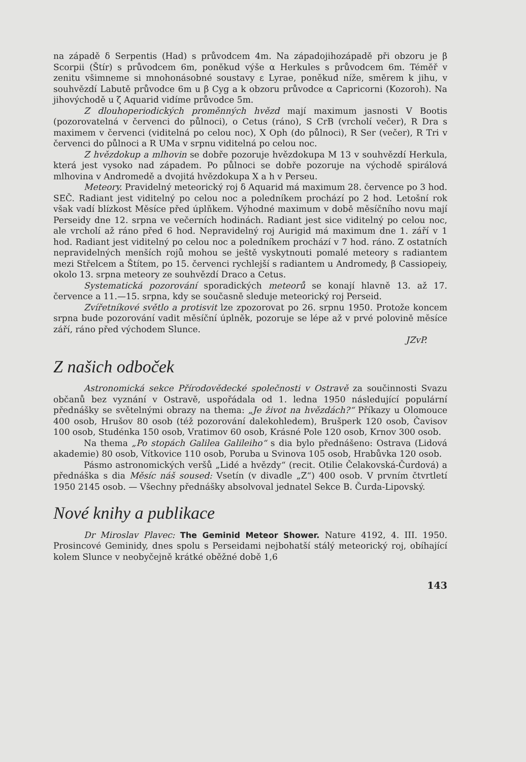na západě δ Serpentis (Had) s průvodcem 4m. Na západojihozápadě při obzoru je β Scorpii (Štír) s průvodcem 6m, poněkud výše α Herkules s průvodcem 6m. Téměř v zenitu všimneme si mnohonásobné soustavy ε Lyrae, poněkud níže, směrem k jihu, v souhvězdí Labutě průvodce 6m u β Cyg a k obzoru průvodce α Capricorni (Kozoroh). Na jihovýchodě u ζ Aquarid vidíme průvodce 5m.
Z dlouhoperiodických proměnných hvězd mají maximum jasnosti V Bootis (pozorovatelná v červenci do půlnoci), o Cetus (ráno), S CrB (vrcholí večer), R Dra s maximem v červenci (viditelná po celou noc), X Oph (do půlnoci), R Ser (večer), R Tri v červenci do půlnoci a R UMa v srpnu viditelná po celou noc.
Z hvězdokup a mlhovin se dobře pozoruje hvězdokupa M 13 v souhvězdí Herkula, která jest vysoko nad západem. Po půlnoci se dobře pozoruje na východě spirálová mlhovina v Andromedě a dvojitá hvězdokupa X a h v Perseu.
Meteory. Pravidelný meteorický roj δ Aquarid má maximum 28. července po 3 hod. SEČ. Radiant jest viditelný po celou noc a poledníkem prochází po 2 hod. Letošní rok však vadí blízkost Měsíce před úplňkem. Výhodné maximum v době měsíčního novu mají Perseidy dne 12. srpna ve večerních hodinách. Radiant jest sice viditelný po celou noc, ale vrcholí až ráno před 6 hod. Nepravidelný roj Aurigid má maximum dne 1. září v 1 hod. Radiant jest viditelný po celou noc a poledníkem prochází v 7 hod. ráno. Z ostatních nepravidelných menších rojů mohou se ještě vyskytnouti pomalé meteory s radiantem mezi Střelcem a Štítem, po 15. červenci rychlejší s radiantem u Andromedy, β Cassiopeiy, okolo 13. srpna meteory ze souhvězdí Draco a Cetus.
Systematická pozorování sporadických meteorů se konají hlavně 13. až 17. července a 11.—15. srpna, kdy se současně sleduje meteorický roj Perseid.
Zvířetníkové světlo a protisvit lze zpozorovat po 26. srpnu 1950. Protože koncem srpna bude pozorování vadit měsíční úplněk, pozoruje se lépe až v prvé polovině měsíce září, ráno před východem Slunce.
JZvP.
Z našich odboček
Astronomická sekce Přírodovědecké společnosti v Ostravě za součinnosti Svazu občanů bez vyznání v Ostravě, uspořádala od 1. ledna 1950 následující populární přednášky se světelnými obrazy na thema: „Je život na hvězdách?“ Příkazy u Olomouce 400 osob, Hrušov 80 osob (též pozorování dalekohledem), Brušperk 120 osob, Čavisov 100 osob, Studénka 150 osob, Vratimov 60 osob, Krásné Pole 120 osob, Krnov 300 osob.
Na thema „Po stopách Galilea Galileiho“ s dia bylo přednášeno: Ostrava (Lidová akademie) 80 osob, Vítkovice 110 osob, Poruba u Svinova 105 osob, Hrabůvka 120 osob.
Pásmo astronomických veršů „Lidé a hvězdy“ (recit. Otilie Čelakovská-Čurdová) a přednáška s dia Měsíc náš soused: Vsetín (v divadle „Z“) 400 osob. V prvním čtvrtletí 1950 2145 osob. — Všechny přednášky absolvoval jednatel Sekce B. Čurda-Lipovský.
Nové knihy a publikace
Dr Miroslav Plavec: The Geminid Meteor Shower. Nature 4192, 4. III. 1950. Prosincové Geminidy, dnes spolu s Perseidami nejbohatší stálý meteorický roj, obíhající kolem Slunce v neobyčejně krátké oběžné době 1,6
143